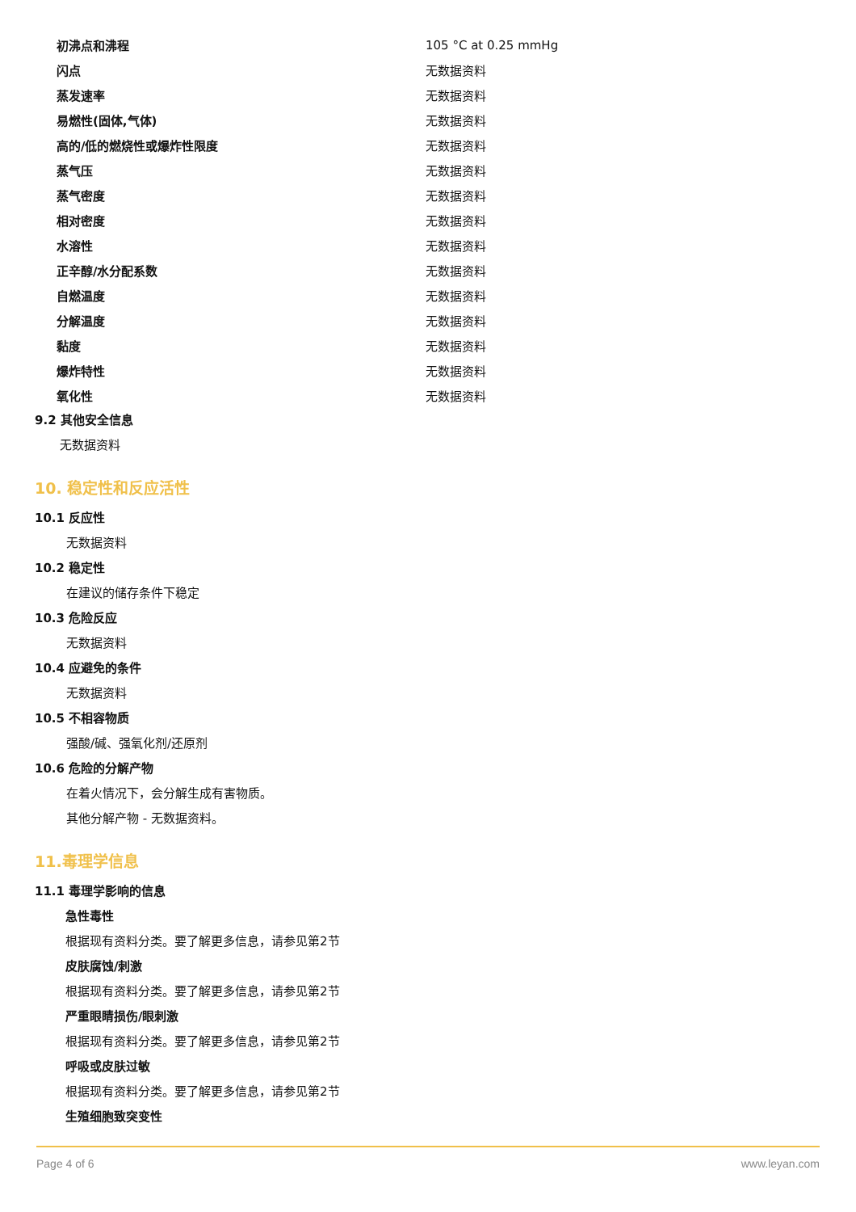| 初沸点和沸程 | 105 °C at 0.25 mmHg |
| 闪点 | 无数据资料 |
| 蒸发速率 | 无数据资料 |
| 易燃性(固体,气体) | 无数据资料 |
| 高的/低的燃烧性或爆炸性限度 | 无数据资料 |
| 蒸气压 | 无数据资料 |
| 蒸气密度 | 无数据资料 |
| 相对密度 | 无数据资料 |
| 水溶性 | 无数据资料 |
| 正辛醇/水分配系数 | 无数据资料 |
| 自燃温度 | 无数据资料 |
| 分解温度 | 无数据资料 |
| 黏度 | 无数据资料 |
| 爆炸特性 | 无数据资料 |
| 氧化性 | 无数据资料 |
9.2 其他安全信息
无数据资料
10. 稳定性和反应活性
10.1 反应性
无数据资料
10.2 稳定性
在建议的储存条件下稳定
10.3 危险反应
无数据资料
10.4 应避免的条件
无数据资料
10.5 不相容物质
强酸/碱、强氧化剂/还原剂
10.6 危险的分解产物
在着火情况下，会分解生成有害物质。
其他分解产物 - 无数据资料。
11.毒理学信息
11.1 毒理学影响的信息
急性毒性
根据现有资料分类。要了解更多信息，请参见第2节
皮肤腐蚀/刺激
根据现有资料分类。要了解更多信息，请参见第2节
严重眼睛损伤/眼刺激
根据现有资料分类。要了解更多信息，请参见第2节
呼吸或皮肤过敏
根据现有资料分类。要了解更多信息，请参见第2节
生殖细胞致突变性
Page 4 of 6 www.leyan.com